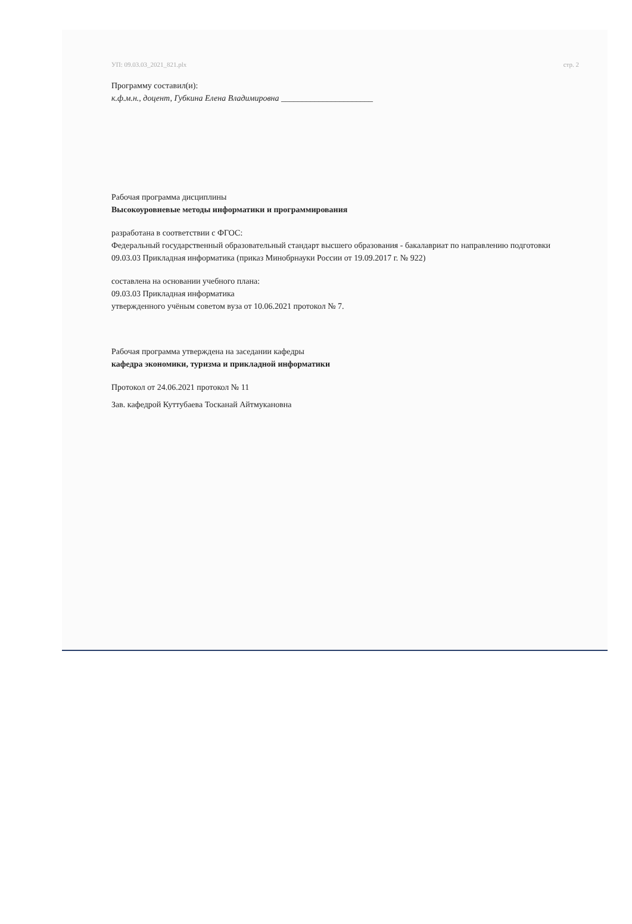УП: 09.03.03_2021_821.plx стр. 2
Программу составил(и):
к.ф.м.н., доцент, Губкина Елена Владимировна ______________________
Рабочая программа дисциплины
Высокоуровневые методы информатики и программирования
разработана в соответствии с ФГОС:
Федеральный государственный образовательный стандарт высшего образования - бакалавриат по направлению подготовки 09.03.03 Прикладная информатика (приказ Минобрнауки России от 19.09.2017 г. № 922)
составлена на основании учебного плана:
09.03.03 Прикладная информатика
утвержденного учёным советом вуза от 10.06.2021 протокол № 7.
Рабочая программа утверждена на заседании кафедры
кафедра экономики, туризма и прикладной информатики
Протокол от 24.06.2021 протокол № 11
Зав. кафедрой Куттубаева Тосканай Айтмукановна